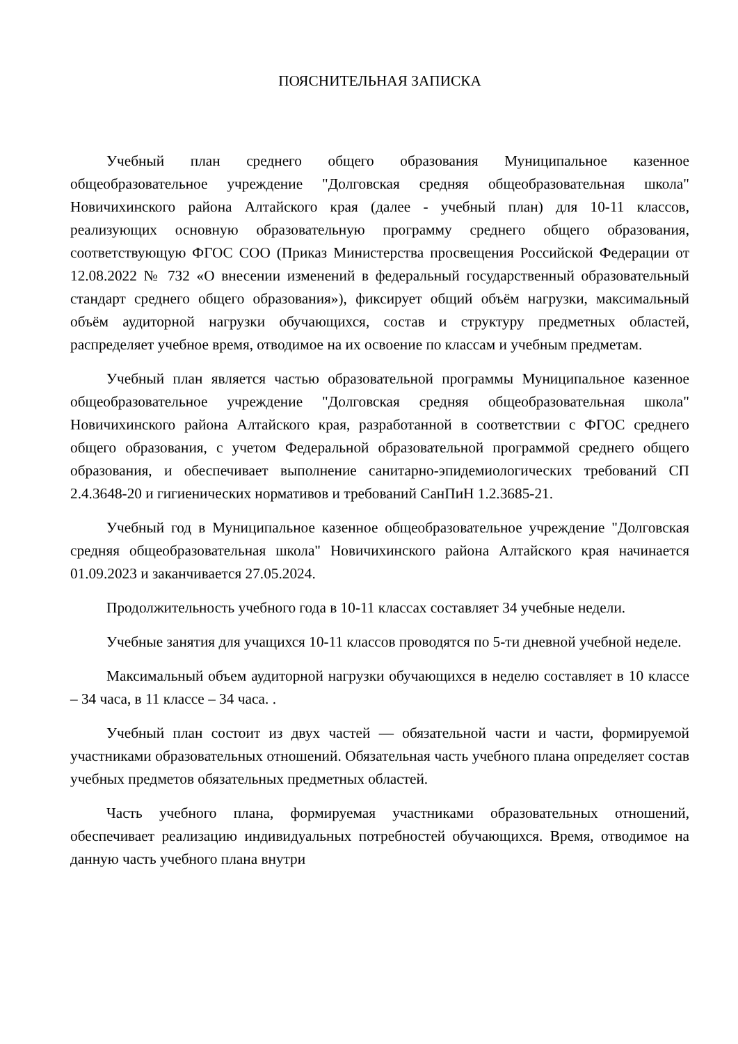ПОЯСНИТЕЛЬНАЯ ЗАПИСКА
Учебный план среднего общего образования Муниципальное казенное общеобразовательное учреждение "Долговская средняя общеобразовательная школа" Новичихинского района Алтайского края (далее - учебный план) для 10-11 классов, реализующих основную образовательную программу среднего общего образования, соответствующую ФГОС СОО (Приказ Министерства просвещения Российской Федерации от 12.08.2022 № 732 «О внесении изменений в федеральный государственный образовательный стандарт среднего общего образования»), фиксирует общий объём нагрузки, максимальный объём аудиторной нагрузки обучающихся, состав и структуру предметных областей, распределяет учебное время, отводимое на их освоение по классам и учебным предметам.
Учебный план является частью образовательной программы Муниципальное казенное общеобразовательное учреждение "Долговская средняя общеобразовательная школа" Новичихинского района Алтайского края, разработанной в соответствии с ФГОС среднего общего образования, с учетом Федеральной образовательной программой среднего общего образования, и обеспечивает выполнение санитарно-эпидемиологических требований СП 2.4.3648-20 и гигиенических нормативов и требований СанПиН 1.2.3685-21.
Учебный год в Муниципальное казенное общеобразовательное учреждение "Долговская средняя общеобразовательная школа" Новичихинского района Алтайского края начинается 01.09.2023 и заканчивается 27.05.2024.
Продолжительность учебного года в 10-11 классах составляет 34 учебные недели.
Учебные занятия для учащихся 10-11 классов проводятся по 5-ти дневной учебной неделе.
Максимальный объем аудиторной нагрузки обучающихся в неделю составляет в 10 классе – 34 часа, в 11 классе – 34 часа. .
Учебный план состоит из двух частей — обязательной части и части, формируемой участниками образовательных отношений. Обязательная часть учебного плана определяет состав учебных предметов обязательных предметных областей.
Часть учебного плана, формируемая участниками образовательных отношений, обеспечивает реализацию индивидуальных потребностей обучающихся. Время, отводимое на данную часть учебного плана внутри